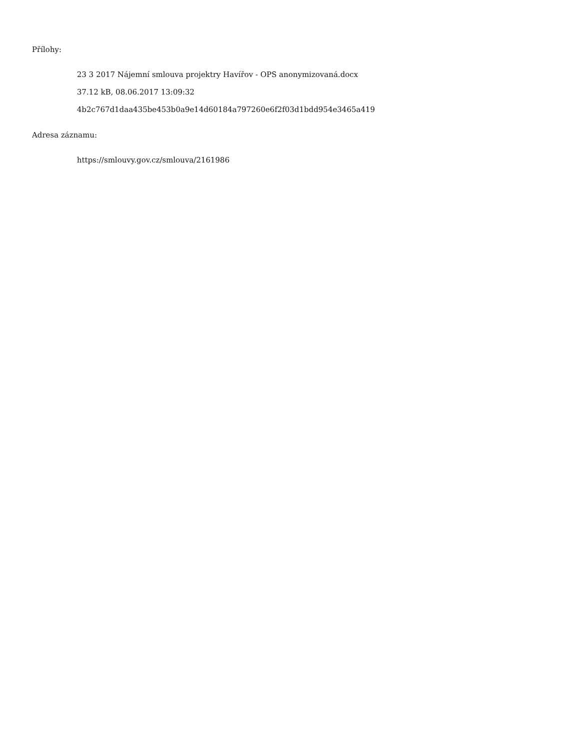Přílohy:
23 3 2017 Nájemní smlouva projektry Havířov - OPS anonymizovaná.docx
37.12 kB, 08.06.2017 13:09:32
4b2c767d1daa435be453b0a9e14d60184a797260e6f2f03d1bdd954e3465a419
Adresa záznamu:
https://smlouvy.gov.cz/smlouva/2161986